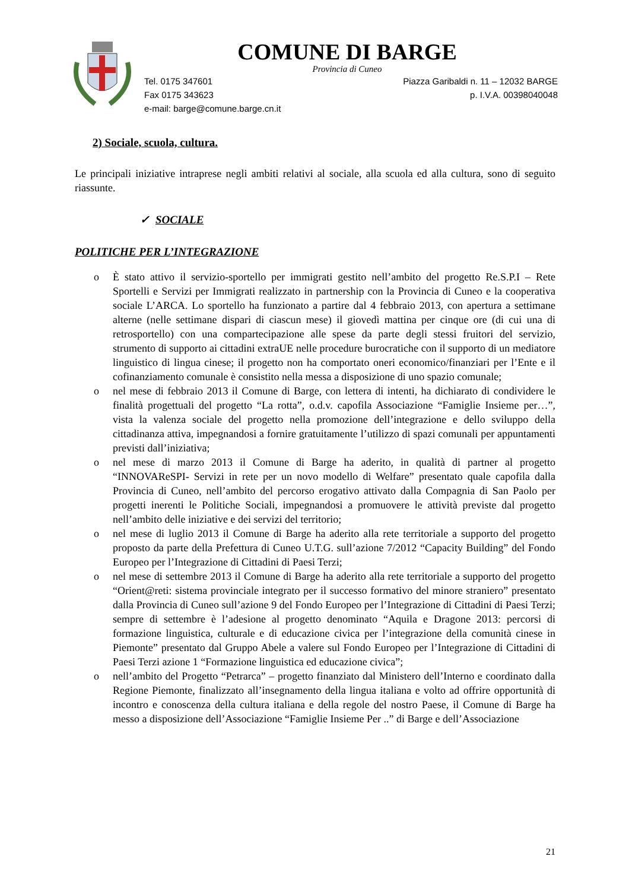COMUNE DI BARGE
Provincia di Cuneo
Tel. 0175 347601
Fax 0175 343623
e-mail: barge@comune.barge.cn.it
Piazza Garibaldi n. 11 – 12032 BARGE
p. I.V.A. 00398040048
2) Sociale, scuola, cultura.
Le principali iniziative intraprese negli ambiti relativi al sociale, alla scuola ed alla cultura, sono di seguito riassunte.
✓ SOCIALE
POLITICHE PER L’INTEGRAZIONE
o È stato attivo il servizio-sportello per immigrati gestito nell’ambito del progetto Re.S.P.I – Rete Sportelli e Servizi per Immigrati realizzato in partnership con la Provincia di Cuneo e la cooperativa sociale L’ARCA. Lo sportello ha funzionato a partire dal 4 febbraio 2013, con apertura a settimane alterne (nelle settimane dispari di ciascun mese) il giovedì mattina per cinque ore (di cui una di retrosportello) con una compartecipazione alle spese da parte degli stessi fruitori del servizio, strumento di supporto ai cittadini extraUE nelle procedure burocratiche con il supporto di un mediatore linguistico di lingua cinese; il progetto non ha comportato oneri economico/finanziari per l’Ente e il cofinanziamento comunale è consistito nella messa a disposizione di uno spazio comunale;
o nel mese di febbraio 2013 il Comune di Barge, con lettera di intenti, ha dichiarato di condividere le finalità progettuali del progetto “La rotta”, o.d.v. capofila Associazione “Famiglie Insieme per…”, vista la valenza sociale del progetto nella promozione dell’integrazione e dello sviluppo della cittadinanza attiva, impegnandosi a fornire gratuitamente l’utilizzo di spazi comunali per appuntamenti previsti dall’iniziativa;
o nel mese di marzo 2013 il Comune di Barge ha aderito, in qualità di partner al progetto “INNOVAReSPI- Servizi in rete per un novo modello di Welfare” presentato quale capofila dalla Provincia di Cuneo, nell’ambito del percorso erogativo attivato dalla Compagnia di San Paolo per progetti inerenti le Politiche Sociali, impegnandosi a promuovere le attività previste dal progetto nell’ambito delle iniziative e dei servizi del territorio;
o nel mese di luglio 2013 il Comune di Barge ha aderito alla rete territoriale a supporto del progetto proposto da parte della Prefettura di Cuneo U.T.G. sull’azione 7/2012 “Capacity Building” del Fondo Europeo per l’Integrazione di Cittadini di Paesi Terzi;
o nel mese di settembre 2013 il Comune di Barge ha aderito alla rete territoriale a supporto del progetto “Orient@reti: sistema provinciale integrato per il successo formativo del minore straniero” presentato dalla Provincia di Cuneo sull’azione 9 del Fondo Europeo per l’Integrazione di Cittadini di Paesi Terzi; sempre di settembre è l’adesione al progetto denominato “Aquila e Dragone 2013: percorsi di formazione linguistica, culturale e di educazione civica per l’integrazione della comunità cinese in Piemonte” presentato dal Gruppo Abele a valere sul Fondo Europeo per l’Integrazione di Cittadini di Paesi Terzi azione 1 “Formazione linguistica ed educazione civica”;
o nell’ambito del Progetto “Petrarca” – progetto finanziato dal Ministero dell’Interno e coordinato dalla Regione Piemonte, finalizzato all’insegnamento della lingua italiana e volto ad offrire opportunità di incontro e conoscenza della cultura italiana e della regole del nostro Paese, il Comune di Barge ha messo a disposizione dell’Associazione “Famiglie Insieme Per ..” di Barge e dell’Associazione
21